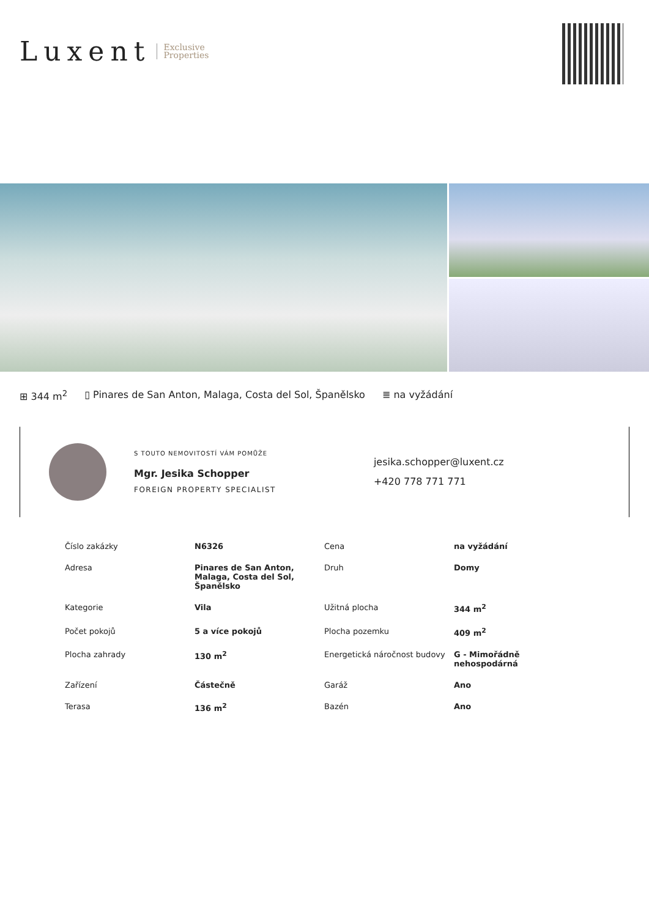Luxent Exclusive
Properties
⊞ 344 m<sup>2</sup> ▯ Pinares de San Anton, Malaga, Costa del Sol, Španělsko ≣ na vyžádání
S TOUTO NEMOVITOSTÍ VÁM POMŮŽE
Mgr. Jesika Schopper
FOREIGN PROPERTY SPECIALIST
jesika.schopper@luxent.cz
+420 778 771 771
| Číslo zakázky | N6326 | Cena | na vyžádání |
| Adresa | Pinares de San Anton, Malaga, Costa del Sol, Španělsko | Druh | Domy |
| Kategorie | Vila | Užitná plocha | 344 m<sup>2</sup> |
| Počet pokojů | 5 a více pokojů | Plocha pozemku | 409 m<sup>2</sup> |
| Plocha zahrady | 130 m<sup>2</sup> | Energetická náročnost budovy | G - Mimořádně nehospodárná |
| Zařízení | Částečně | Garáž | Ano |
| Terasa | 136 m<sup>2</sup> | Bazén | Ano |